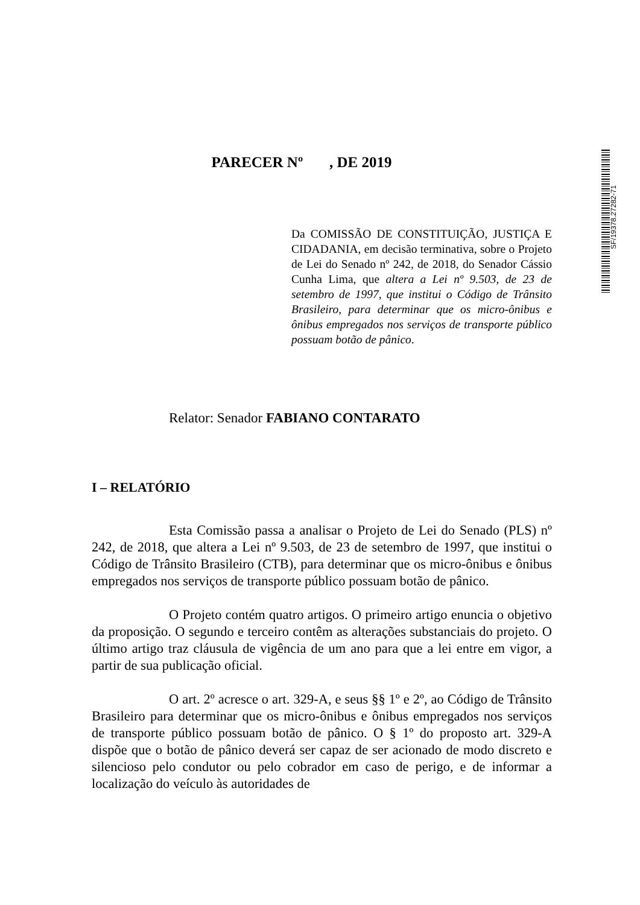PARECER Nº , DE 2019
SF/19378.27282-71
Da COMISSÃO DE CONSTITUIÇÃO, JUSTIÇA E CIDADANIA, em decisão terminativa, sobre o Projeto de Lei do Senado nº 242, de 2018, do Senador Cássio Cunha Lima, que altera a Lei nº 9.503, de 23 de setembro de 1997, que institui o Código de Trânsito Brasileiro, para determinar que os micro-ônibus e ônibus empregados nos serviços de transporte público possuam botão de pânico.
Relator: Senador FABIANO CONTARATO
I – RELATÓRIO
Esta Comissão passa a analisar o Projeto de Lei do Senado (PLS) nº 242, de 2018, que altera a Lei nº 9.503, de 23 de setembro de 1997, que institui o Código de Trânsito Brasileiro (CTB), para determinar que os micro-ônibus e ônibus empregados nos serviços de transporte público possuam botão de pânico.
O Projeto contém quatro artigos. O primeiro artigo enuncia o objetivo da proposição. O segundo e terceiro contêm as alterações substanciais do projeto. O último artigo traz cláusula de vigência de um ano para que a lei entre em vigor, a partir de sua publicação oficial.
O art. 2º acresce o art. 329-A, e seus §§ 1º e 2º, ao Código de Trânsito Brasileiro para determinar que os micro-ônibus e ônibus empregados nos serviços de transporte público possuam botão de pânico. O § 1º do proposto art. 329-A dispõe que o botão de pânico deverá ser capaz de ser acionado de modo discreto e silencioso pelo condutor ou pelo cobrador em caso de perigo, e de informar a localização do veículo às autoridades de